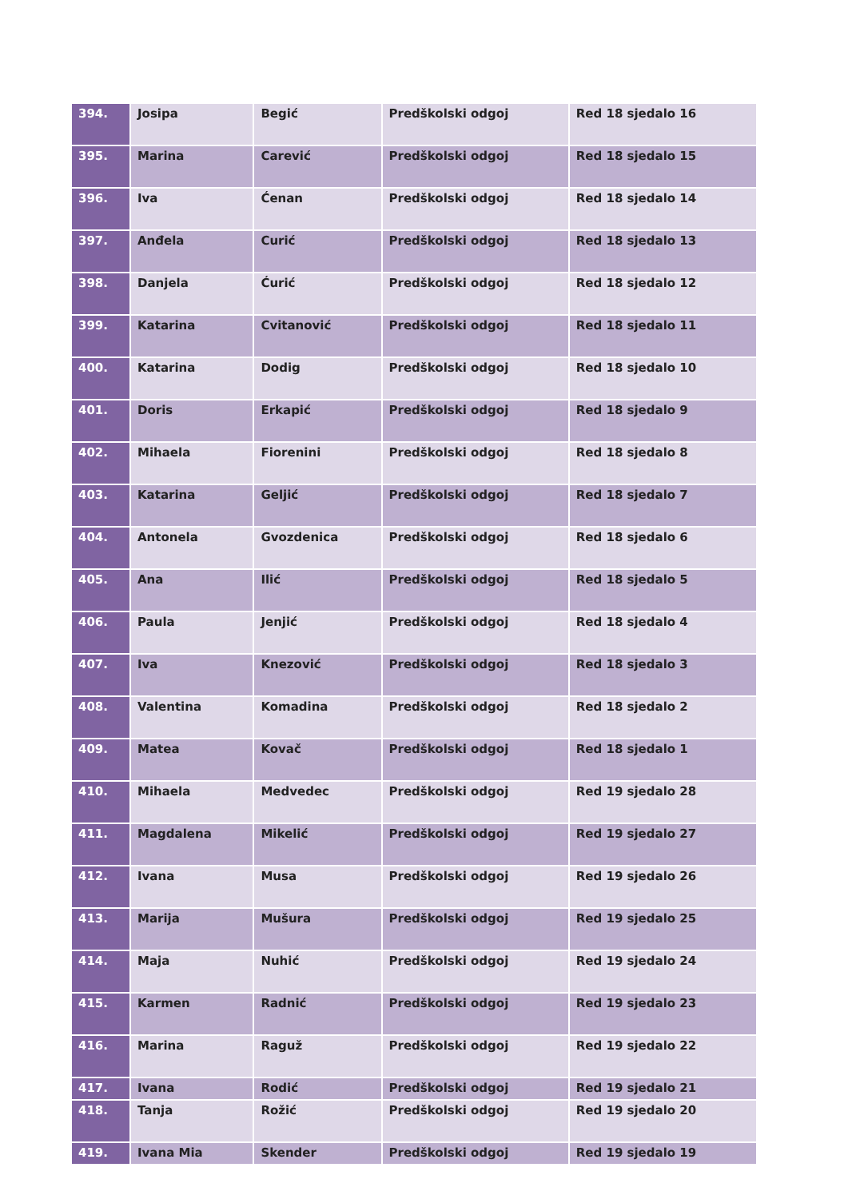| 394. | Josipa | Begić | Predškolski odgoj | Red 18 sjedalo 16 |
| 395. | Marina | Carević | Predškolski odgoj | Red 18 sjedalo 15 |
| 396. | Iva | Ćenan | Predškolski odgoj | Red 18 sjedalo 14 |
| 397. | Anđela | Curić | Predškolski odgoj | Red 18 sjedalo 13 |
| 398. | Danjela | Ćurić | Predškolski odgoj | Red 18 sjedalo 12 |
| 399. | Katarina | Cvitanović | Predškolski odgoj | Red 18 sjedalo 11 |
| 400. | Katarina | Dodig | Predškolski odgoj | Red 18 sjedalo 10 |
| 401. | Doris | Erkapić | Predškolski odgoj | Red 18 sjedalo 9 |
| 402. | Mihaela | Fiorenini | Predškolski odgoj | Red 18 sjedalo 8 |
| 403. | Katarina | Geljić | Predškolski odgoj | Red 18 sjedalo 7 |
| 404. | Antonela | Gvozdenica | Predškolski odgoj | Red 18 sjedalo 6 |
| 405. | Ana | Ilić | Predškolski odgoj | Red 18 sjedalo 5 |
| 406. | Paula | Jenjić | Predškolski odgoj | Red 18 sjedalo 4 |
| 407. | Iva | Knezović | Predškolski odgoj | Red 18 sjedalo 3 |
| 408. | Valentina | Komadina | Predškolski odgoj | Red 18 sjedalo 2 |
| 409. | Matea | Kovač | Predškolski odgoj | Red 18 sjedalo 1 |
| 410. | Mihaela | Medvedec | Predškolski odgoj | Red 19 sjedalo 28 |
| 411. | Magdalena | Mikelić | Predškolski odgoj | Red 19 sjedalo 27 |
| 412. | Ivana | Musa | Predškolski odgoj | Red 19 sjedalo 26 |
| 413. | Marija | Mušura | Predškolski odgoj | Red 19 sjedalo 25 |
| 414. | Maja | Nuhić | Predškolski odgoj | Red 19 sjedalo 24 |
| 415. | Karmen | Radnić | Predškolski odgoj | Red 19 sjedalo 23 |
| 416. | Marina | Raguž | Predškolski odgoj | Red 19 sjedalo 22 |
| 417. | Ivana | Rodić | Predškolski odgoj | Red 19 sjedalo 21 |
| 418. | Tanja | Rožić | Predškolski odgoj | Red 19 sjedalo 20 |
| 419. | Ivana Mia | Skender | Predškolski odgoj | Red 19 sjedalo 19 |